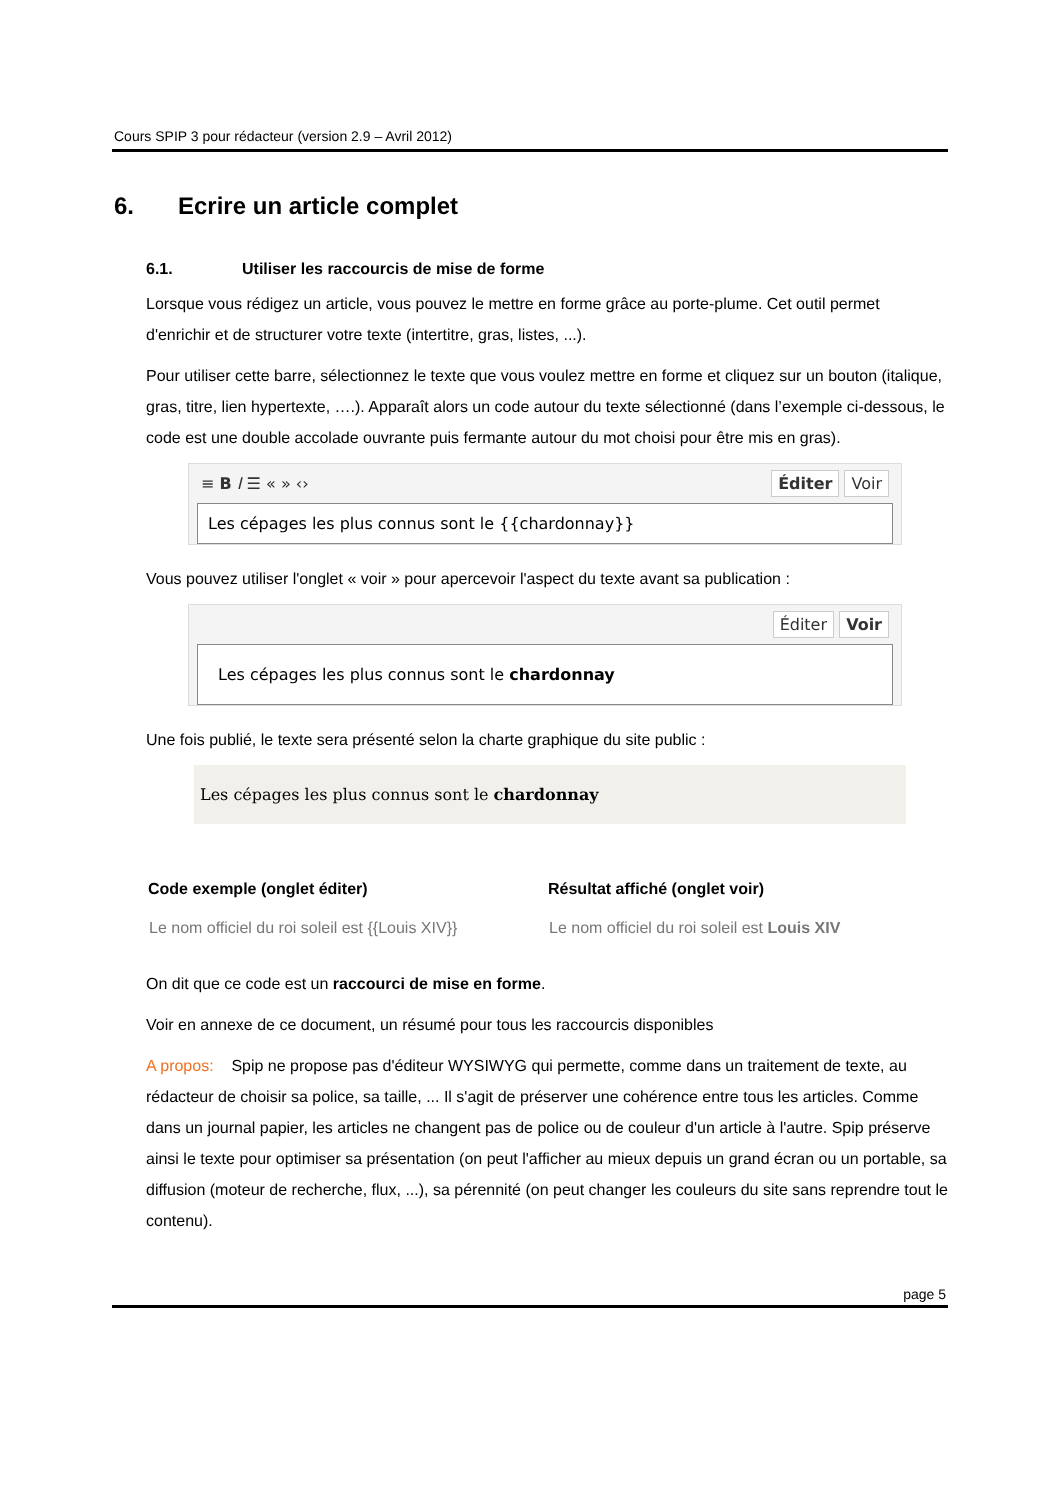Cours SPIP 3 pour rédacteur (version 2.9 – Avril 2012)
6. Ecrire un article complet
6.1. Utiliser les raccourcis de mise de forme
Lorsque vous rédigez un article, vous pouvez le mettre en forme grâce au porte-plume. Cet outil permet d'enrichir et de structurer votre texte (intertitre, gras, listes, ...).
Pour utiliser cette barre, sélectionnez le texte que vous voulez mettre en forme et cliquez sur un bouton (italique, gras, titre, lien hypertexte, ….). Apparaît alors un code autour du texte sélectionné (dans l’exemple ci-dessous, le code est une double accolade ouvrante puis fermante autour du mot choisi pour être mis en gras).
≡ B I ☰ « » ‹› Éditer Voir
Les cépages les plus connus sont le {{chardonnay}}
Vous pouvez utiliser l'onglet « voir » pour apercevoir l'aspect du texte avant sa publication :
Éditer Voir
Les cépages les plus connus sont le chardonnay
Une fois publié, le texte sera présenté selon la charte graphique du site public :
Les cépages les plus connus sont le chardonnay
| Code exemple (onglet éditer) | Résultat affiché (onglet voir) |
| --- | --- |
| Le nom officiel du roi soleil est {{Louis XIV}} | Le nom officiel du roi soleil est Louis XIV |
On dit que ce code est un raccourci de mise en forme.
Voir en annexe de ce document, un résumé pour tous les raccourcis disponibles
A propos: Spip ne propose pas d'éditeur WYSIWYG qui permette, comme dans un traitement de texte, au rédacteur de choisir sa police, sa taille, ... Il s'agit de préserver une cohérence entre tous les articles. Comme dans un journal papier, les articles ne changent pas de police ou de couleur d'un article à l'autre. Spip préserve ainsi le texte pour optimiser sa présentation (on peut l'afficher au mieux depuis un grand écran ou un portable, sa diffusion (moteur de recherche, flux, ...), sa pérennité (on peut changer les couleurs du site sans reprendre tout le contenu).
page 5